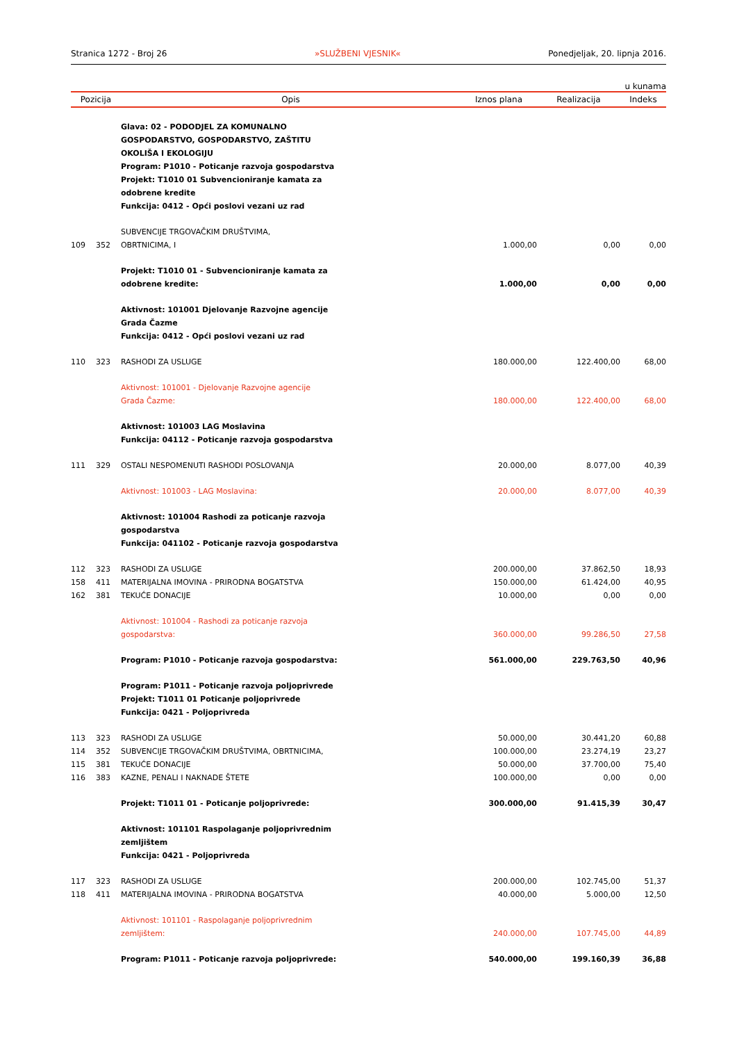Stranica 1272 - Broj 26 »SLUŽBENI VJESNIK« Ponedjeljak, 20. lipnja 2016.
u kunama
| Pozicija | | Opis | Iznos plana | Realizacija | Indeks |
| --- | --- | --- | --- | --- | --- |
| | | Glava: 02 - PODODJEL ZA KOMUNALNO GOSPODARSTVO, GOSPODARSTVO, ZAŠTITU OKOLIŠA I EKOLOGIJU Program: P1010 - Poticanje razvoja gospodarstva Projekt: T1010 01 Subvencioniranje kamata za odobrene kredite Funkcija: 0412 - Opći poslovi vezani uz rad | | | |
| 109 | 352 | SUBVENCIJE TRGOVAČKIM DRUŠTVIMA, OBRTNICIMA, I | 1.000,00 | 0,00 | 0,00 |
| | | Projekt: T1010 01 - Subvencioniranje kamata za odobrene kredite: | 1.000,00 | 0,00 | 0,00 |
| | | Aktivnost: 101001 Djelovanje Razvojne agencije Grada Čazme Funkcija: 0412 - Opći poslovi vezani uz rad | | | |
| 110 | 323 | RASHODI ZA USLUGE | 180.000,00 | 122.400,00 | 68,00 |
| | | Aktivnost: 101001 - Djelovanje Razvojne agencije Grada Čazme: | 180.000,00 | 122.400,00 | 68,00 |
| | | Aktivnost: 101003 LAG Moslavina Funkcija: 04112 - Poticanje razvoja gospodarstva | | | |
| 111 | 329 | OSTALI NESPOMENUTI RASHODI POSLOVANJA | 20.000,00 | 8.077,00 | 40,39 |
| | | Aktivnost: 101003 - LAG Moslavina: | 20.000,00 | 8.077,00 | 40,39 |
| | | Aktivnost: 101004 Rashodi za poticanje razvoja gospodarstva Funkcija: 041102 - Poticanje razvoja gospodarstva | | | |
| 112 | 323 | RASHODI ZA USLUGE | 200.000,00 | 37.862,50 | 18,93 |
| 158 | 411 | MATERIJALNA IMOVINA - PRIRODNA BOGATSTVA | 150.000,00 | 61.424,00 | 40,95 |
| 162 | 381 | TEKUĆE DONACIJE | 10.000,00 | 0,00 | 0,00 |
| | | Aktivnost: 101004 - Rashodi za poticanje razvoja gospodarstva: | 360.000,00 | 99.286,50 | 27,58 |
| | | Program: P1010 - Poticanje razvoja gospodarstva: | 561.000,00 | 229.763,50 | 40,96 |
| | | Program: P1011 - Poticanje razvoja poljoprivrede Projekt: T1011 01 Poticanje poljoprivrede Funkcija: 0421 - Poljoprivreda | | | |
| 113 | 323 | RASHODI ZA USLUGE | 50.000,00 | 30.441,20 | 60,88 |
| 114 | 352 | SUBVENCIJE TRGOVAČKIM DRUŠTVIMA, OBRTNICIMA, | 100.000,00 | 23.274,19 | 23,27 |
| 115 | 381 | TEKUĆE DONACIJE | 50.000,00 | 37.700,00 | 75,40 |
| 116 | 383 | KAZNE, PENALI I NAKNADE ŠTETE | 100.000,00 | 0,00 | 0,00 |
| | | Projekt: T1011 01 - Poticanje poljoprivrede: | 300.000,00 | 91.415,39 | 30,47 |
| | | Aktivnost: 101101 Raspolaganje poljoprivrednim zemljištem Funkcija: 0421 - Poljoprivreda | | | |
| 117 | 323 | RASHODI ZA USLUGE | 200.000,00 | 102.745,00 | 51,37 |
| 118 | 411 | MATERIJALNA IMOVINA - PRIRODNA BOGATSTVA | 40.000,00 | 5.000,00 | 12,50 |
| | | Aktivnost: 101101 - Raspolaganje poljoprivrednim zemljištem: | 240.000,00 | 107.745,00 | 44,89 |
| | | Program: P1011 - Poticanje razvoja poljoprivrede: | 540.000,00 | 199.160,39 | 36,88 |